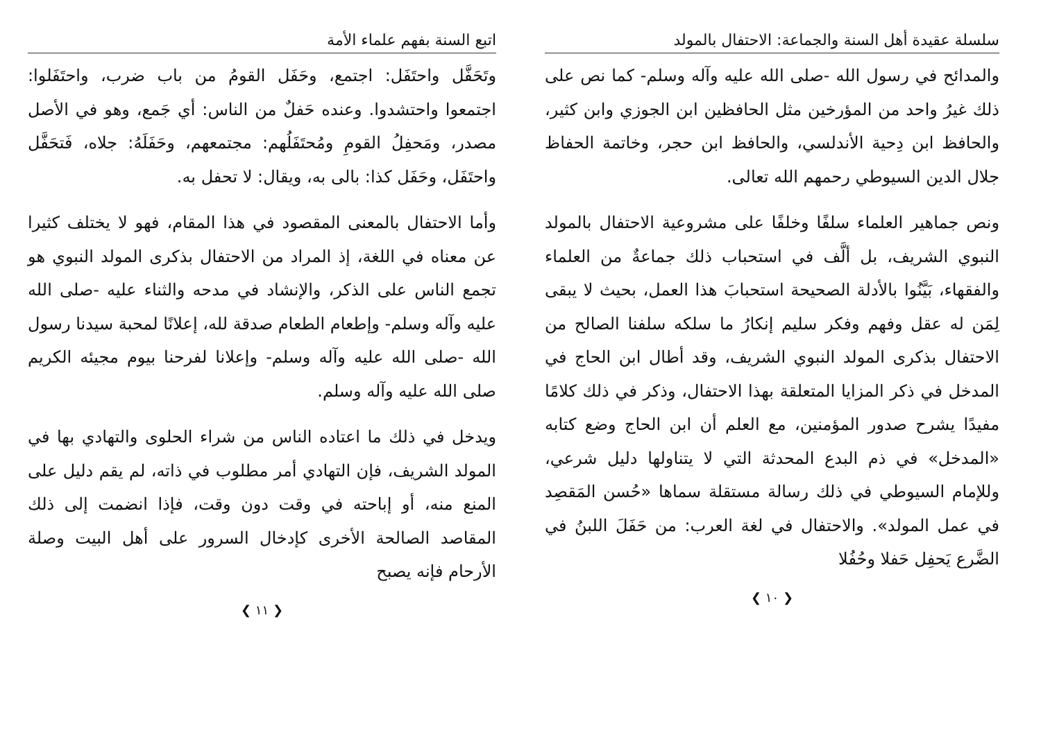سلسلة عقيدة أهل السنة والجماعة: الاحتفال بالمولد
والمدائح في رسول الله -صلى الله عليه وآله وسلم- كما نص على ذلك غيرُ واحد من المؤرخين مثل الحافظين ابن الجوزي وابن كثير، والحافظ ابن دِحية الأندلسي، والحافظ ابن حجر، وخاتمة الحفاظ جلال الدين السيوطي رحمهم الله تعالى.
ونص جماهير العلماء سلفًا وخلفًا على مشروعية الاحتفال بالمولد النبوي الشريف، بل ألَّف في استحباب ذلك جماعةٌ من العلماء والفقهاء، بَيَّنُوا بالأدلة الصحيحة استحبابَ هذا العمل، بحيث لا يبقى لِمَن له عقل وفهم وفكر سليم إنكارُ ما سلكه سلفنا الصالح من الاحتفال بذكرى المولد النبوي الشريف، وقد أطال ابن الحاج في المدخل في ذكر المزايا المتعلقة بهذا الاحتفال، وذكر في ذلك كلامًا مفيدًا يشرح صدور المؤمنين، مع العلم أن ابن الحاج وضع كتابه «المدخل» في ذم البدع المحدثة التي لا يتناولها دليل شرعي، وللإمام السيوطي في ذلك رسالة مستقلة سماها «حُسن المَقصِد في عمل المولد». والاحتفال في لغة العرب: من حَفَلَ اللبنُ في الضَّرع يَحفِل حَفلا وحُفُلا
❮ ١٠ ❯
اتبع السنة بفهم علماء الأمة
وتَحَفَّل واحتَفَل: اجتمع، وحَفَل القومُ من باب ضرب، واحتَفَلوا: اجتمعوا واحتشدوا. وعنده حَفلٌ من الناس: أي جَمع، وهو في الأصل مصدر، ومَحفِلُ القومِ ومُحتَفَلُهم: مجتمعهم، وحَفَلَهُ: جلاه، فَتحَفَّل واحتَفَل، وحَفَل كذا: بالى به، ويقال: لا تحفل به.
وأما الاحتفال بالمعنى المقصود في هذا المقام، فهو لا يختلف كثيرا عن معناه في اللغة، إذ المراد من الاحتفال بذكرى المولد النبوي هو تجمع الناس على الذكر، والإنشاد في مدحه والثناء عليه -صلى الله عليه وآله وسلم- وإطعام الطعام صدقة لله، إعلانًا لمحبة سيدنا رسول الله -صلى الله عليه وآله وسلم- وإعلانا لفرحنا بيوم مجيئه الكريم صلى الله عليه وآله وسلم.
ويدخل في ذلك ما اعتاده الناس من شراء الحلوى والتهادي بها في المولد الشريف، فإن التهادي أمر مطلوب في ذاته، لم يقم دليل على المنع منه، أو إباحته في وقت دون وقت، فإذا انضمت إلى ذلك المقاصد الصالحة الأخرى كإدخال السرور على أهل البيت وصلة الأرحام فإنه يصبح
❮ ١١ ❯